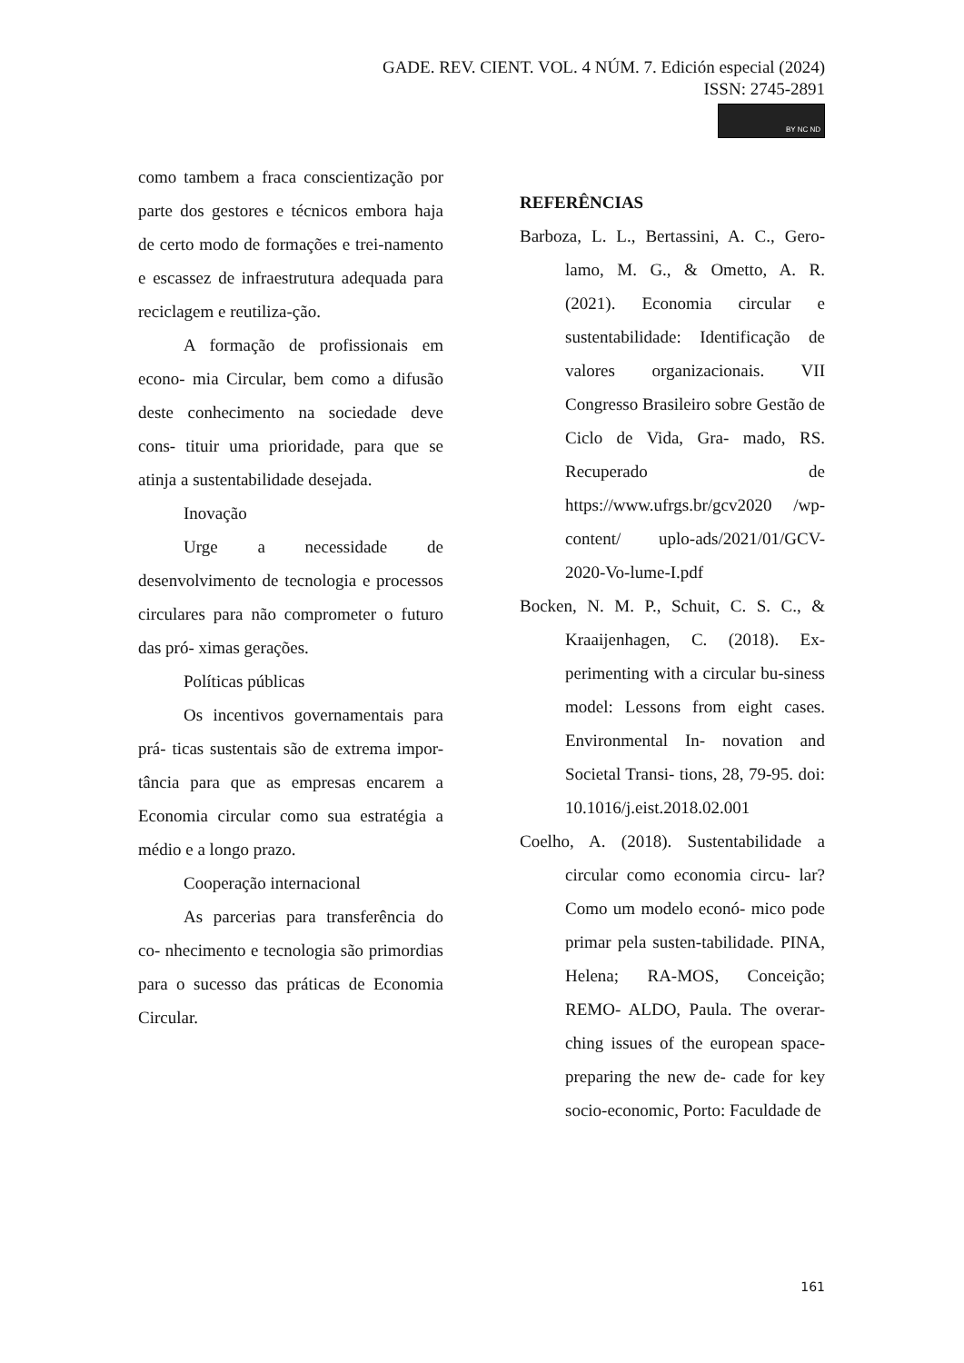GADE. REV. CIENT. VOL. 4 NÚM. 7. Edición especial (2024)
ISSN: 2745-2891
BY NC ND
como tambem a fraca conscientização por parte dos gestores e técnicos embora haja de certo modo de formações e trei-namento e escassez de infraestrutura adequada para reciclagem e reutiliza-ção.
A formação de profissionais em econo- mia Circular, bem como a difusão deste conhecimento na sociedade deve cons- tituir uma prioridade, para que se atinja a sustentabilidade desejada.
Inovação
Urge a necessidade de desenvolvimento de tecnologia e processos circulares para não comprometer o futuro das pró- ximas gerações.
Políticas públicas
Os incentivos governamentais para prá- ticas sustentais são de extrema impor- tância para que as empresas encarem a Economia circular como sua estratégia a médio e a longo prazo.
Cooperação internacional
As parcerias para transferência do co- nhecimento e tecnologia são primordias para o sucesso das práticas de Economia Circular.
REFERÊNCIAS
Barboza, L. L., Bertassini, A. C., Gero-lamo, M. G., & Ometto, A. R. (2021). Economia circular e sustentabilidade: Identificação de valores organizacionais. VII Congresso Brasileiro sobre Gestão de Ciclo de Vida, Gra- mado, RS. Recuperado de https://www.ufrgs.br/gcv2020 /wp-content/ uplo-ads/2021/01/GCV-2020-Vo-lume-I.pdf
Bocken, N. M. P., Schuit, C. S. C., & Kraaijenhagen, C. (2018). Ex-perimenting with a circular bu-siness model: Lessons from eight cases. Environmental In- novation and Societal Transi- tions, 28, 79-95. doi: 10.1016/j.eist.2018.02.001
Coelho, A. (2018). Sustentabilidade a circular como economia circu- lar? Como um modelo econó- mico pode primar pela susten-tabilidade. PINA, Helena; RA-MOS, Conceição; REMO- ALDO, Paula. The overar- ching issues of the european space-preparing the new de- cade for key socio-economic, Porto: Faculdade de
161